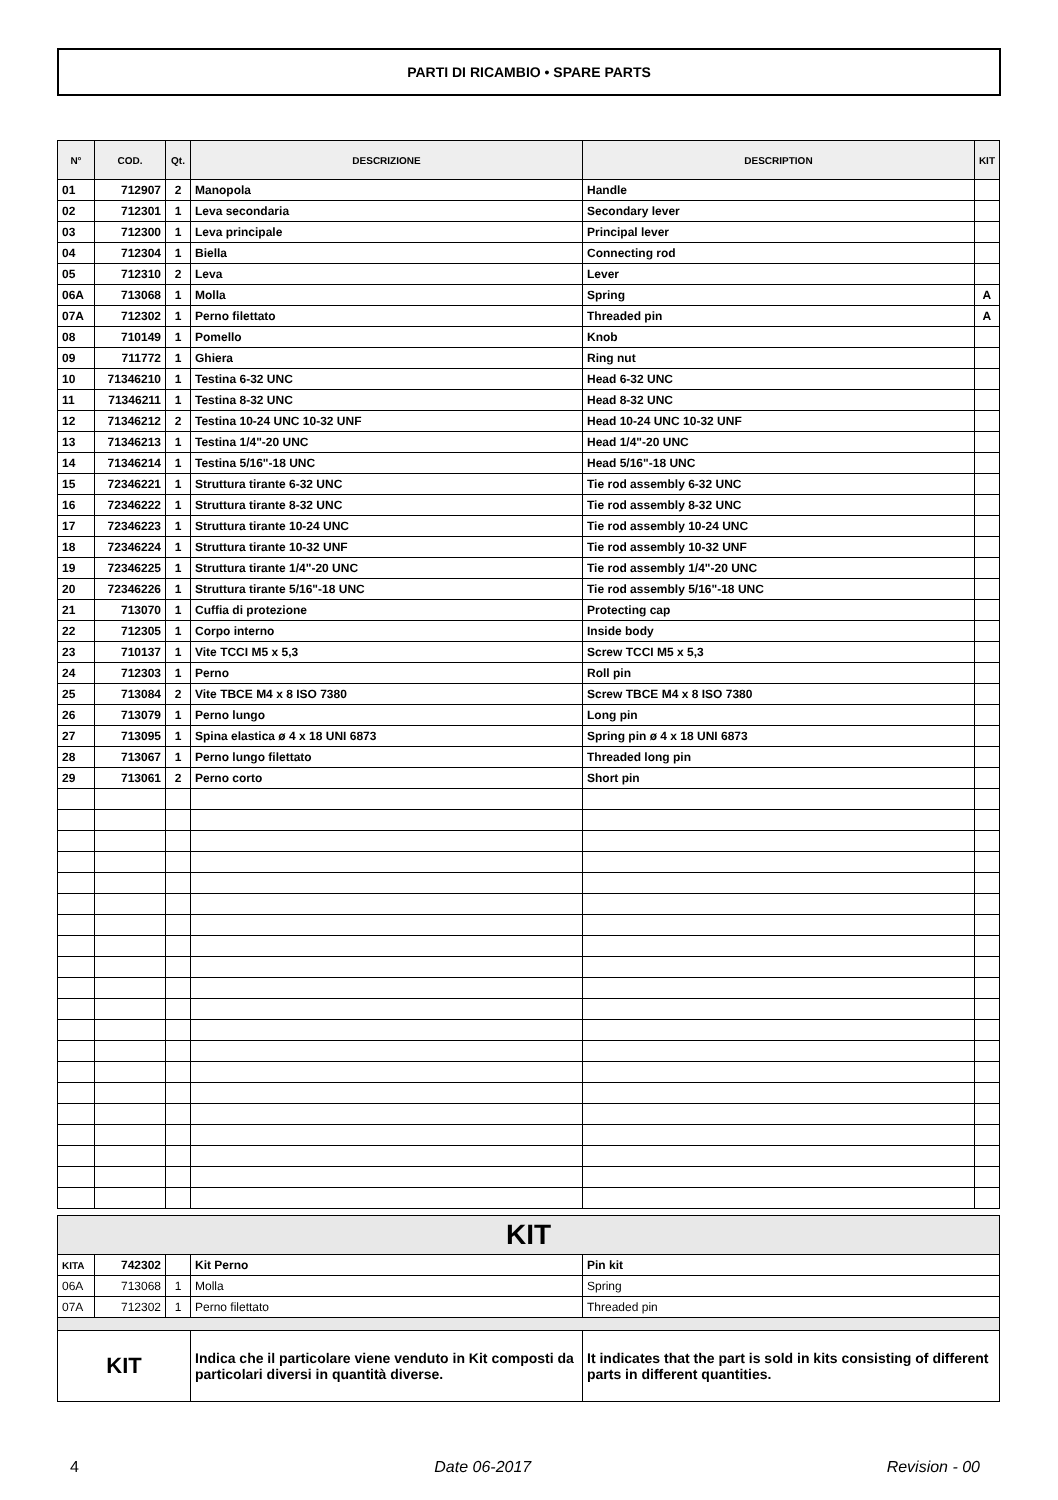PARTI DI RICAMBIO • SPARE PARTS
| N° | COD. | Qt. | DESCRIZIONE | DESCRIPTION | KIT |
| --- | --- | --- | --- | --- | --- |
| 01 | 712907 | 2 | Manopola | Handle | |
| 02 | 712301 | 1 | Leva secondaria | Secondary lever | |
| 03 | 712300 | 1 | Leva principale | Principal lever | |
| 04 | 712304 | 1 | Biella | Connecting rod | |
| 05 | 712310 | 2 | Leva | Lever | |
| 06A | 713068 | 1 | Molla | Spring | A |
| 07A | 712302 | 1 | Perno filettato | Threaded pin | A |
| 08 | 710149 | 1 | Pomello | Knob | |
| 09 | 711772 | 1 | Ghiera | Ring nut | |
| 10 | 71346210 | 1 | Testina 6-32 UNC | Head 6-32 UNC | |
| 11 | 71346211 | 1 | Testina 8-32 UNC | Head 8-32 UNC | |
| 12 | 71346212 | 2 | Testina 10-24 UNC 10-32 UNF | Head 10-24 UNC 10-32 UNF | |
| 13 | 71346213 | 1 | Testina 1/4"-20 UNC | Head 1/4"-20 UNC | |
| 14 | 71346214 | 1 | Testina 5/16"-18 UNC | Head 5/16"-18 UNC | |
| 15 | 72346221 | 1 | Struttura tirante 6-32 UNC | Tie rod assembly 6-32 UNC | |
| 16 | 72346222 | 1 | Struttura tirante 8-32 UNC | Tie rod assembly 8-32 UNC | |
| 17 | 72346223 | 1 | Struttura tirante 10-24 UNC | Tie rod assembly 10-24 UNC | |
| 18 | 72346224 | 1 | Struttura tirante 10-32 UNF | Tie rod assembly 10-32 UNF | |
| 19 | 72346225 | 1 | Struttura tirante 1/4"-20 UNC | Tie rod assembly 1/4"-20 UNC | |
| 20 | 72346226 | 1 | Struttura tirante 5/16"-18 UNC | Tie rod assembly 5/16"-18 UNC | |
| 21 | 713070 | 1 | Cuffia di protezione | Protecting cap | |
| 22 | 712305 | 1 | Corpo interno | Inside body | |
| 23 | 710137 | 1 | Vite TCCI M5 x 5,3 | Screw TCCI M5 x 5,3 | |
| 24 | 712303 | 1 | Perno | Roll pin | |
| 25 | 713084 | 2 | Vite TBCE M4 x 8 ISO 7380 | Screw TBCE M4 x 8 ISO 7380 | |
| 26 | 713079 | 1 | Perno lungo | Long pin | |
| 27 | 713095 | 1 | Spina elastica ø 4 x 18 UNI 6873 | Spring pin ø 4 x 18 UNI 6873 | |
| 28 | 713067 | 1 | Perno lungo filettato | Threaded long pin | |
| 29 | 713061 | 2 | Perno corto | Short pin | |
| KIT | | | | |
| KITA | 742302 | | Kit Perno | Pin kit |
| 06A | 713068 | 1 | Molla | Spring |
| 07A | 712302 | 1 | Perno filettato | Threaded pin |
| KIT | | | Indica che il particolare viene venduto in Kit composti da particolari diversi in quantità diverse. | It indicates that the part is sold in kits consisting of different parts in different quantities. |
4 Date 06-2017 Revision - 00